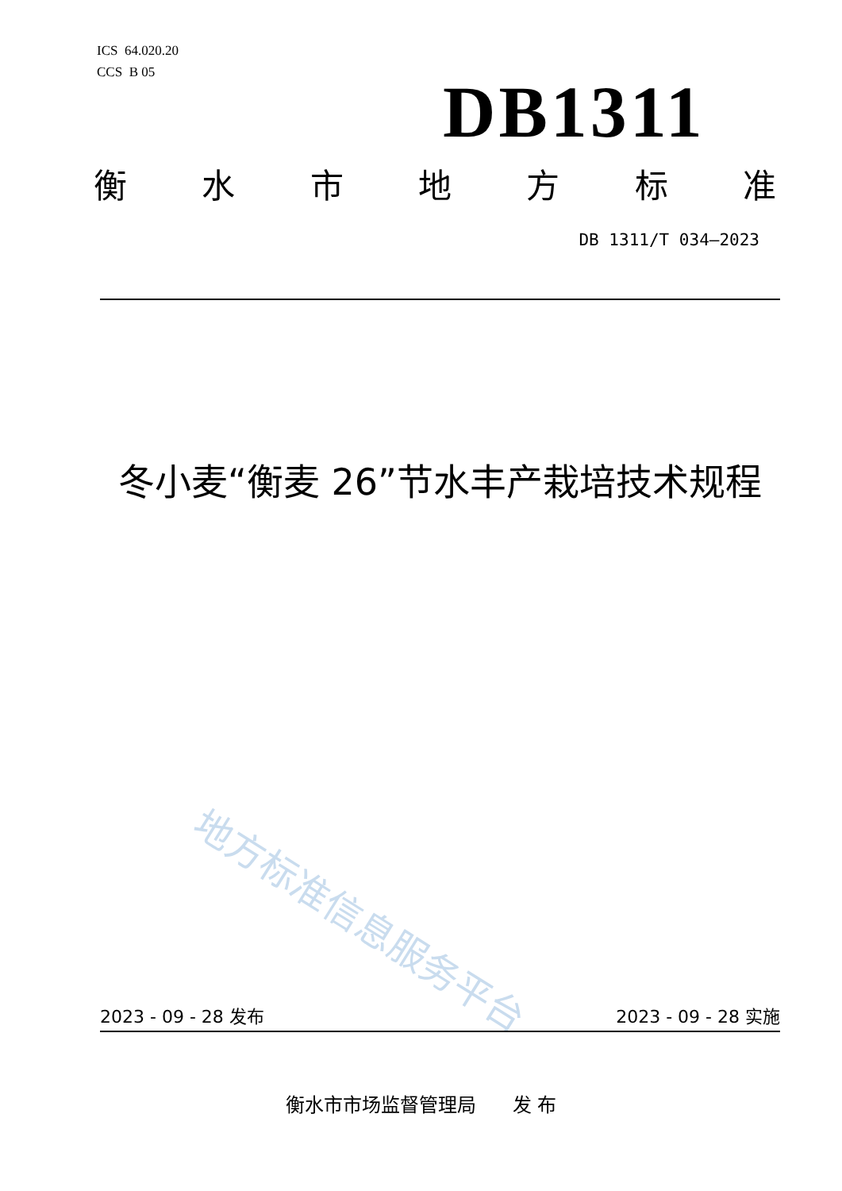ICS 64.020.20
CCS B 05
DB1311
衡水市地方标准
DB 1311/T 034—2023
冬小麦“衡麦 26”节水丰产栽培技术规程
地方标准信息服务平台
2023 - 09 - 28 发布 2023 - 09 - 28 实施
衡水市市场监督管理局 发 布